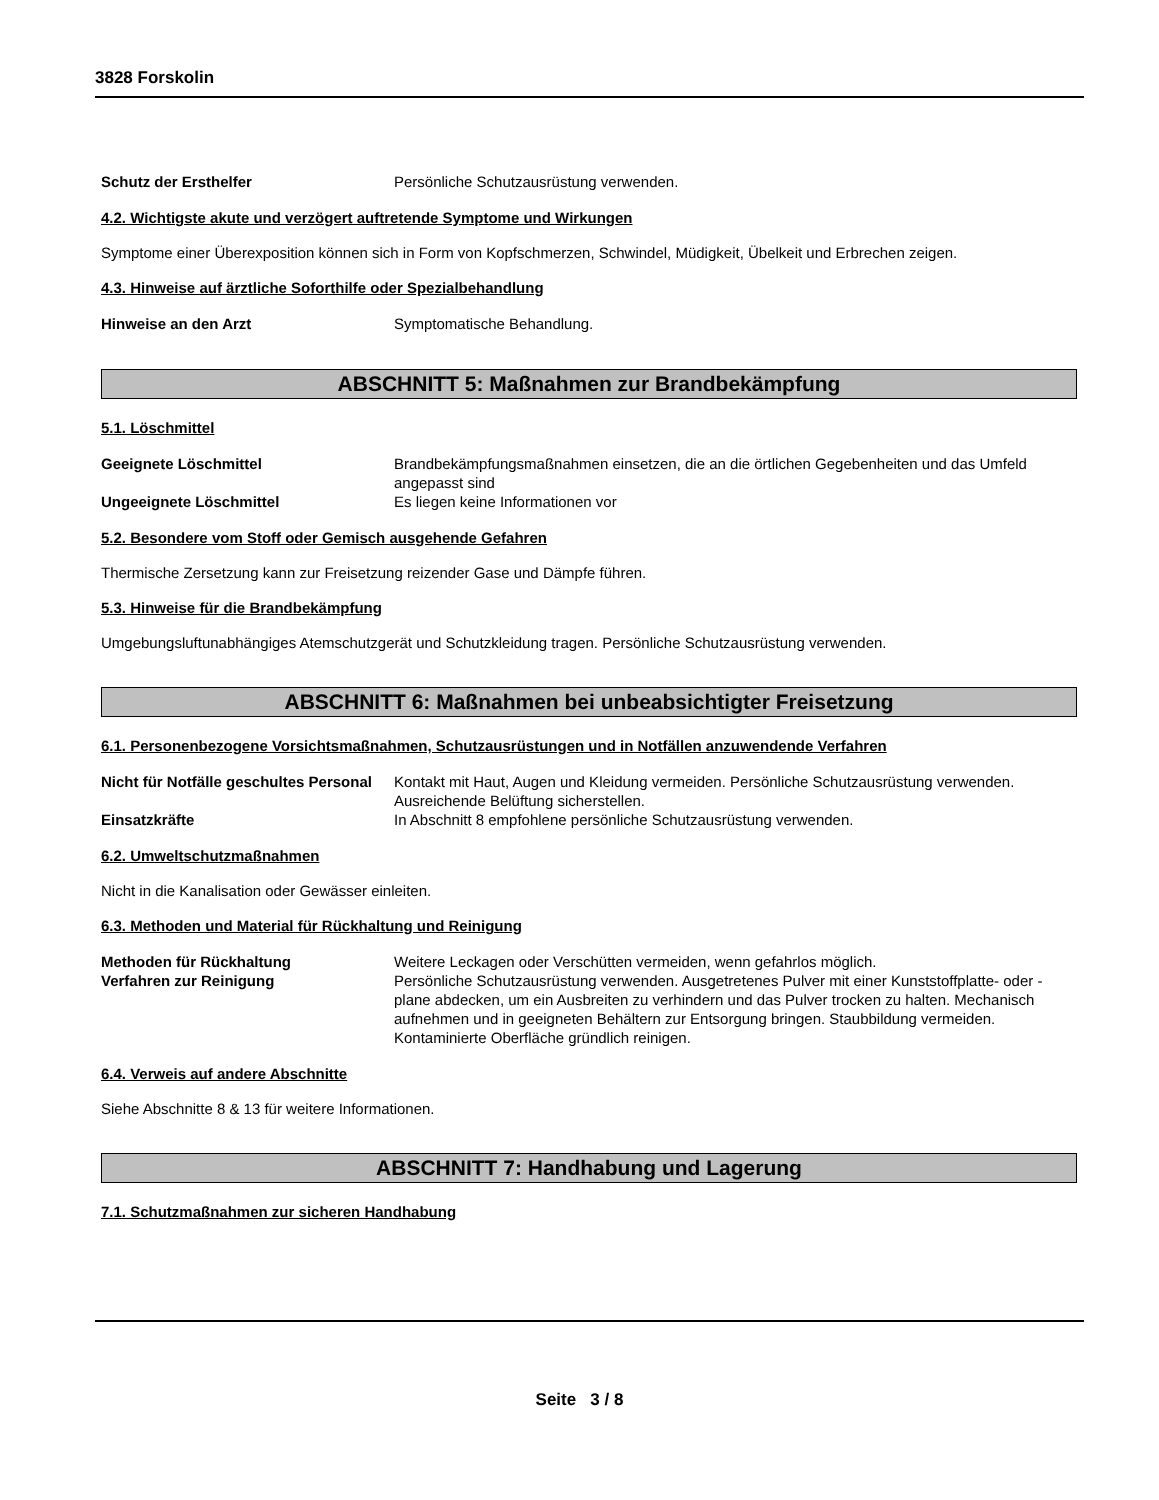3828 Forskolin
Schutz der Ersthelfer Persönliche Schutzausrüstung verwenden.
4.2. Wichtigste akute und verzögert auftretende Symptome und Wirkungen
Symptome einer Überexposition können sich in Form von Kopfschmerzen, Schwindel, Müdigkeit, Übelkeit und Erbrechen zeigen.
4.3. Hinweise auf ärztliche Soforthilfe oder Spezialbehandlung
Hinweise an den Arzt Symptomatische Behandlung.
ABSCHNITT 5: Maßnahmen zur Brandbekämpfung
5.1. Löschmittel
Geeignete Löschmittel Brandbekämpfungsmaßnahmen einsetzen, die an die örtlichen Gegebenheiten und das Umfeld angepasst sind
Ungeeignete Löschmittel Es liegen keine Informationen vor
5.2. Besondere vom Stoff oder Gemisch ausgehende Gefahren
Thermische Zersetzung kann zur Freisetzung reizender Gase und Dämpfe führen.
5.3. Hinweise für die Brandbekämpfung
Umgebungsluftunabhängiges Atemschutzgerät und Schutzkleidung tragen. Persönliche Schutzausrüstung verwenden.
ABSCHNITT 6: Maßnahmen bei unbeabsichtigter Freisetzung
6.1. Personenbezogene Vorsichtsmaßnahmen, Schutzausrüstungen und in Notfällen anzuwendende Verfahren
Nicht für Notfälle geschultes Personal
Kontakt mit Haut, Augen und Kleidung vermeiden. Persönliche Schutzausrüstung verwenden. Ausreichende Belüftung sicherstellen.
Einsatzkräfte In Abschnitt 8 empfohlene persönliche Schutzausrüstung verwenden.
6.2. Umweltschutzmaßnahmen
Nicht in die Kanalisation oder Gewässer einleiten.
6.3. Methoden und Material für Rückhaltung und Reinigung
Methoden für Rückhaltung Weitere Leckagen oder Verschütten vermeiden, wenn gefahrlos möglich.
Verfahren zur Reinigung Persönliche Schutzausrüstung verwenden. Ausgetretenes Pulver mit einer Kunststoffplatte- oder -plane abdecken, um ein Ausbreiten zu verhindern und das Pulver trocken zu halten. Mechanisch aufnehmen und in geeigneten Behältern zur Entsorgung bringen. Staubbildung vermeiden. Kontaminierte Oberfläche gründlich reinigen.
6.4. Verweis auf andere Abschnitte
Siehe Abschnitte 8 & 13 für weitere Informationen.
ABSCHNITT 7: Handhabung und Lagerung
7.1. Schutzmaßnahmen zur sicheren Handhabung
Seite 3 / 8